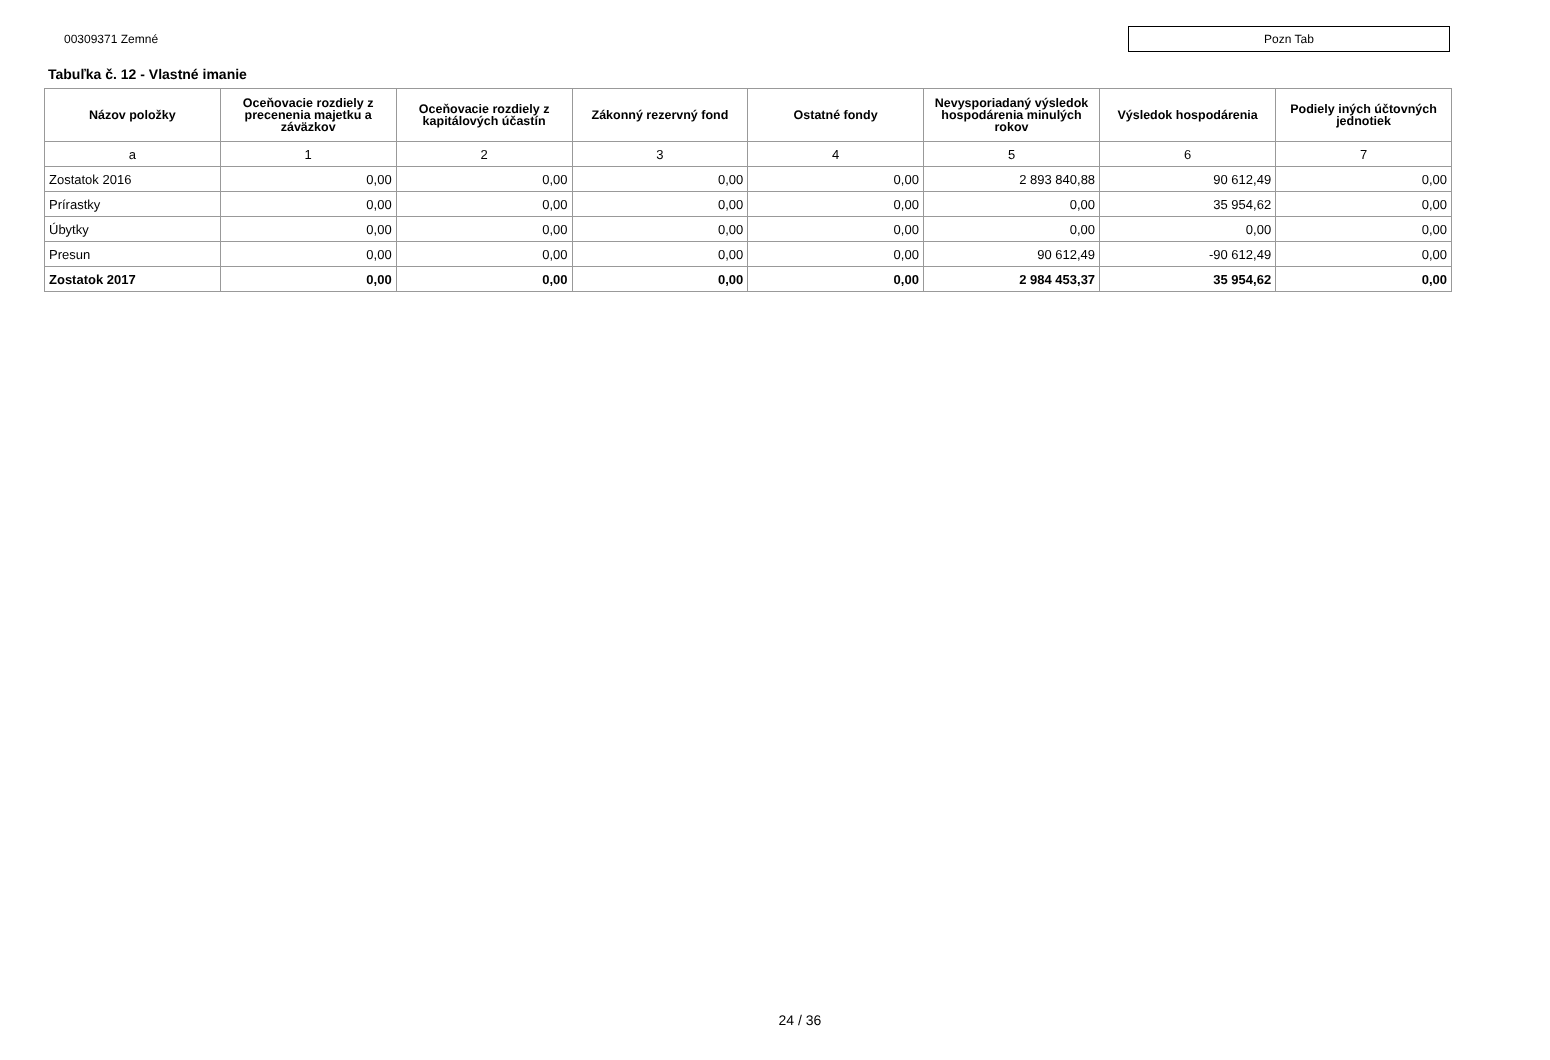00309371 Zemné
Pozn Tab
Tabuľka č. 12 - Vlastné imanie
| Názov položky | Oceňovacie rozdiely z precenenia majetku a záväzkov | Oceňovacie rozdiely z kapitálových účastín | Zákonný rezervný fond | Ostatné fondy | Nevysporiadaný výsledok hospodárenia minulých rokov | Výsledok hospodárenia | Podiely iných účtovných jednotiek |
| --- | --- | --- | --- | --- | --- | --- | --- |
| a | 1 | 2 | 3 | 4 | 5 | 6 | 7 |
| Zostatok 2016 | 0,00 | 0,00 | 0,00 | 0,00 | 2 893 840,88 | 90 612,49 | 0,00 |
| Prírastky | 0,00 | 0,00 | 0,00 | 0,00 | 0,00 | 35 954,62 | 0,00 |
| Úbytky | 0,00 | 0,00 | 0,00 | 0,00 | 0,00 | 0,00 | 0,00 |
| Presun | 0,00 | 0,00 | 0,00 | 0,00 | 90 612,49 | -90 612,49 | 0,00 |
| Zostatok 2017 | 0,00 | 0,00 | 0,00 | 0,00 | 2 984 453,37 | 35 954,62 | 0,00 |
24 / 36